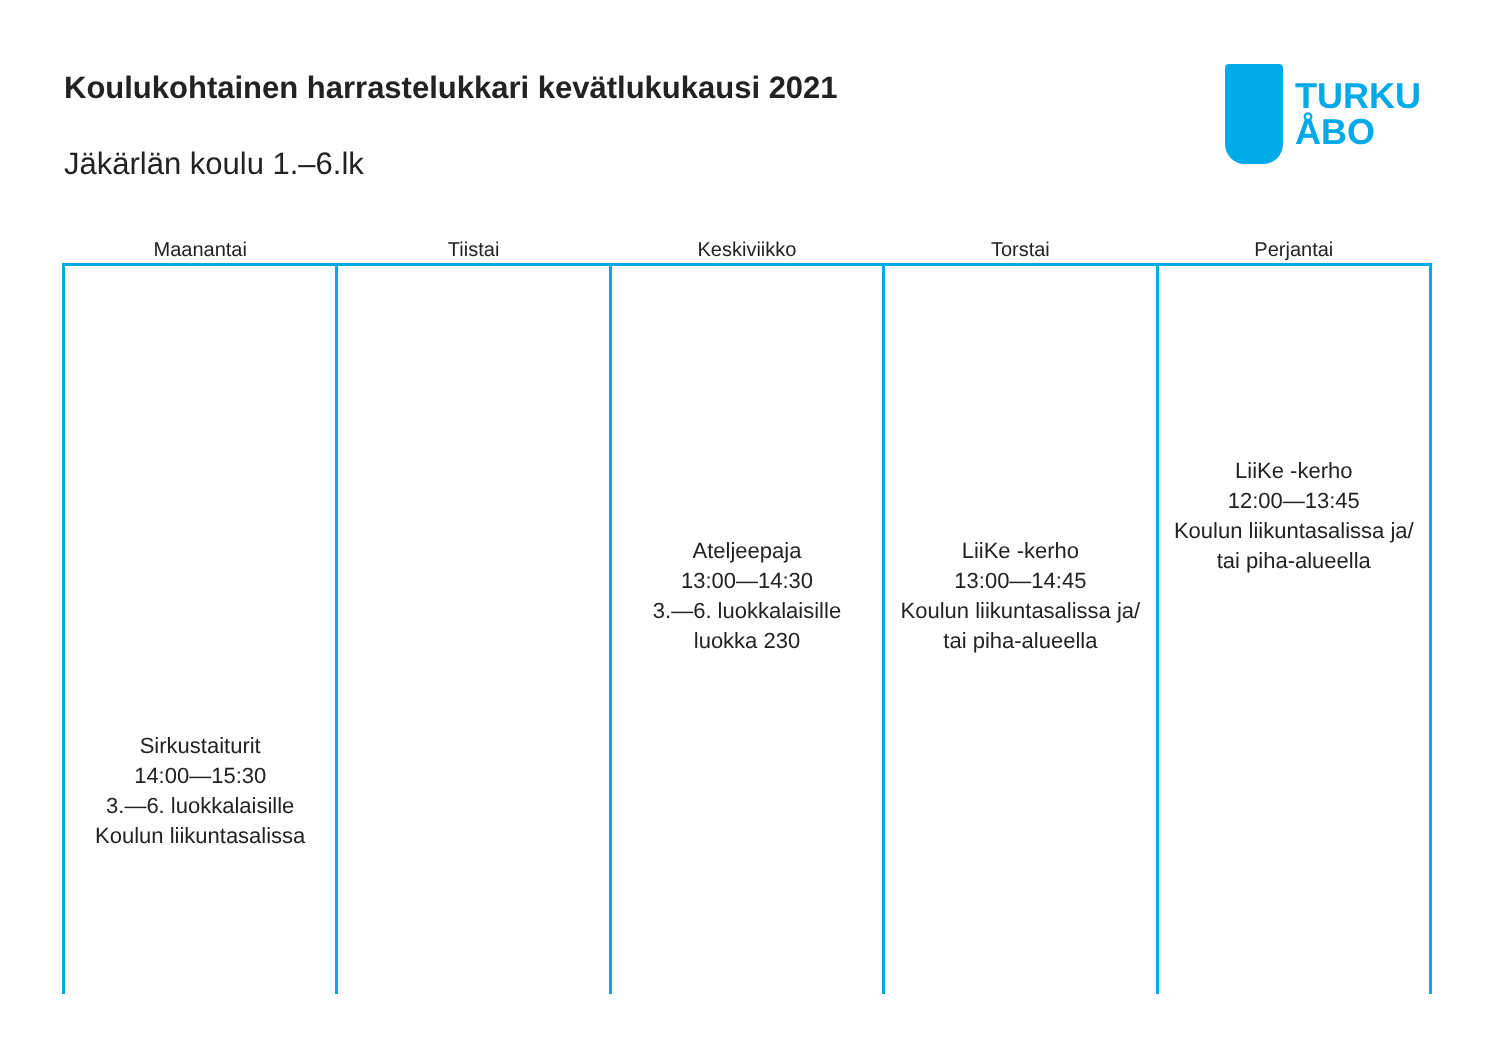Koulukohtainen harrastelukkari kevätlukukausi 2021
Jäkärlän koulu 1.–6.lk
TURKU
ÅBO
| Maanantai | Tiistai | Keskiviikko | Torstai | Perjantai |
| --- | --- | --- | --- | --- |
| Sirkustaiturit 14:00—15:30 3.—6. luokkalaisille Koulun liikuntasalissa | | Ateljeepaja 13:00—14:30 3.—6. luokkalaisille luokka 230 | LiiKe -kerho 13:00—14:45 Koulun liikuntasalissa ja/ tai piha-alueella | LiiKe -kerho 12:00—13:45 Koulun liikuntasalissa ja/ tai piha-alueella |